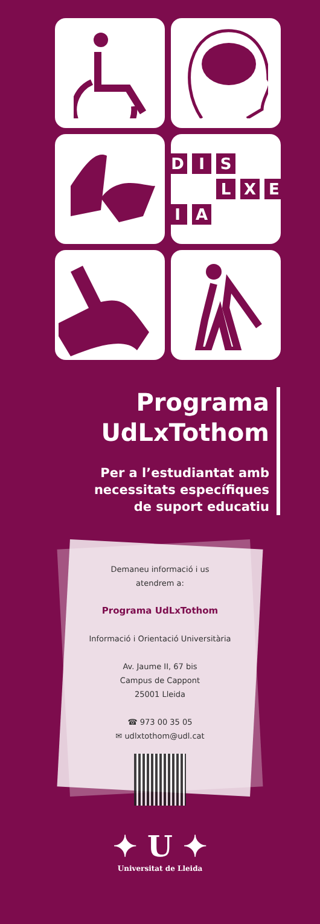D I S LXEIA
Programa
UdLxTothom
Per a l’estudiantat amb
necessitats específiques
de suport educatiu
Demaneu informació i us
atendrem a:
Programa UdLxTothom
Informació i Orientació Universitària
Av. Jaume II, 67 bis
Campus de Cappont
25001 Lleida
☎ 973 00 35 05
✉ udlxtothom@udl.cat
✦ U ✦
Universitat de Lleida